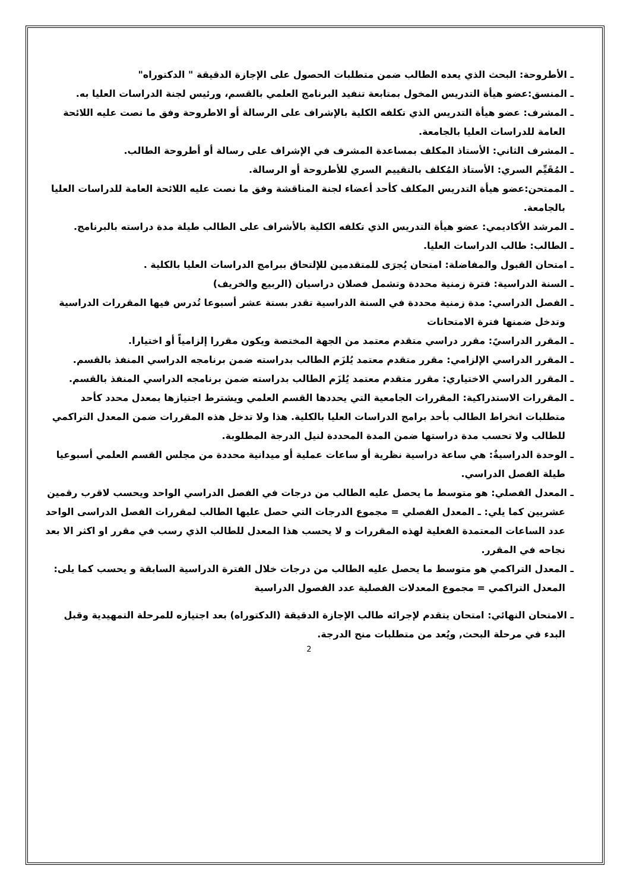ـ الأطروحة: البحث الذي يعده الطالب ضمن متطلبات الحصول على الإجازة الدقيقة " الدكتوراه"
ـ المنسق:عضو هيأة التدريس المخول بمتابعة تنفيد البرنامج العلمي بالقسم، ورئيس لجنة الدراسات العليا به.
ـ المشرف: عضو هيأة التدريس الذي تكلفه الكلية بالإشراف على الرسالة أو الاطروحة وفق ما نصت عليه اللائحة العامة للدراسات العليا بالجامعة.
ـ المشرف الثاني: الأستاذ المكلف بمساعدة المشرف في الإشراف على رسالة أو أطروحة الطالب.
ـ المُقَيِّم السري: الأستاذ المُكلف بالتقييم السري للأطروحة أو الرسالة.
ـ الممتحن:عضو هيأة التدريس المكلف كأحد أعضاء لجنة المناقشة وفق ما نصت عليه اللائحة العامة للدراسات العليا بالجامعة.
ـ المرشد الأكاديمي: عضو هيأة التدريس الذي تكلفه الكلية بالأشراف على الطالب طيلة مدة دراسته بالبرنامج.
ـ الطالب: طالب الدراسات العليا.
ـ امتحان القبول والمفاضلة: امتحان يُجرَى للمتقدمين للإلتحاق ببرامج الدراسات العليا بالكلية .
ـ السنة الدراسية: فترة زمنية محددة وتشمل فصلان دراسيان (الربيع والخريف)
ـ الفصل الدراسي: مدة زمنية محددة في السنة الدراسية تقدر بستة عشر أسبوعا تُدرس فيها المقررات الدراسية وتدخل ضمنها فترة الامتحانات
ـ المقرر الدراسيً: مقرر دراسي متقدم معتمد من الجهة المختصة ويكون مقررا إلزامياً أو اختيارا.
ـ المقرر الدراسي الإلزامي: مقرر متقدم معتمد يُلزَم الطالب بدراسته ضمن برنامجه الدراسي المنفذ بالقسم.
ـ المقرر الدراسي الاختياري: مقرر متقدم معتمد يُلزَم الطالب بدراسته ضمن برنامجه الدراسي المنفذ بالقسم.
ـ المقررات الاستدراكية: المقررات الجامعية التي يحددها القسم العلمي ويشترط اجتيازها بمعدل محدد كأحد متطلبات انخراط الطالب بأحد برامج الدراسات العليا بالكلية. هذا ولا تدخل هذه المقررات ضمن المعدل التراكمي للطالب ولا تحسب مدة دراستها ضمن المدة المحددة لنيل الدرجة المطلوبة.
ـ الوحدة الدراسيةٌ: هي ساعة دراسية نظرية أو ساعات عملية أو ميدانية محددة من مجلس القسم العلمي أسبوعيا طيلة الفصل الدراسي.
ـ المعدل الفصلي: هو متوسط ما يحصل عليه الطالب من درجات في الفصل الدراسي الواحد ويحسب لاقرب رقمين عشريين كما يلي: ـ المعدل الفصلي = مجموع الدرجات التي حصل عليها الطالب لمقررات الفصل الدراسى الواحد عدد الساعات المعتمدة الفعلية لهذه المقررات و لا يحسب هذا المعدل للطالب الذي رسب في مقرر او اكثر الا بعد نجاحه في المقرر.
ـ المعدل التراكمي هو متوسط ما يحصل عليه الطالب من درجات خلال الفترة الدراسية السابقة و يحسب كما يلى: المعدل التراكمي = مجموع المعدلات الفصلية عدد الفصول الدراسية
ـ الامتحان النهائي: امتحان يتقدم لإجرائه طالب الإجازة الدقيقة (الدكتوراه) بعد اجتيازه للمرحلة التمهيدية وقبل البدء في مرحلة البحث, ويُعد من متطلبات منح الدرجة.
2